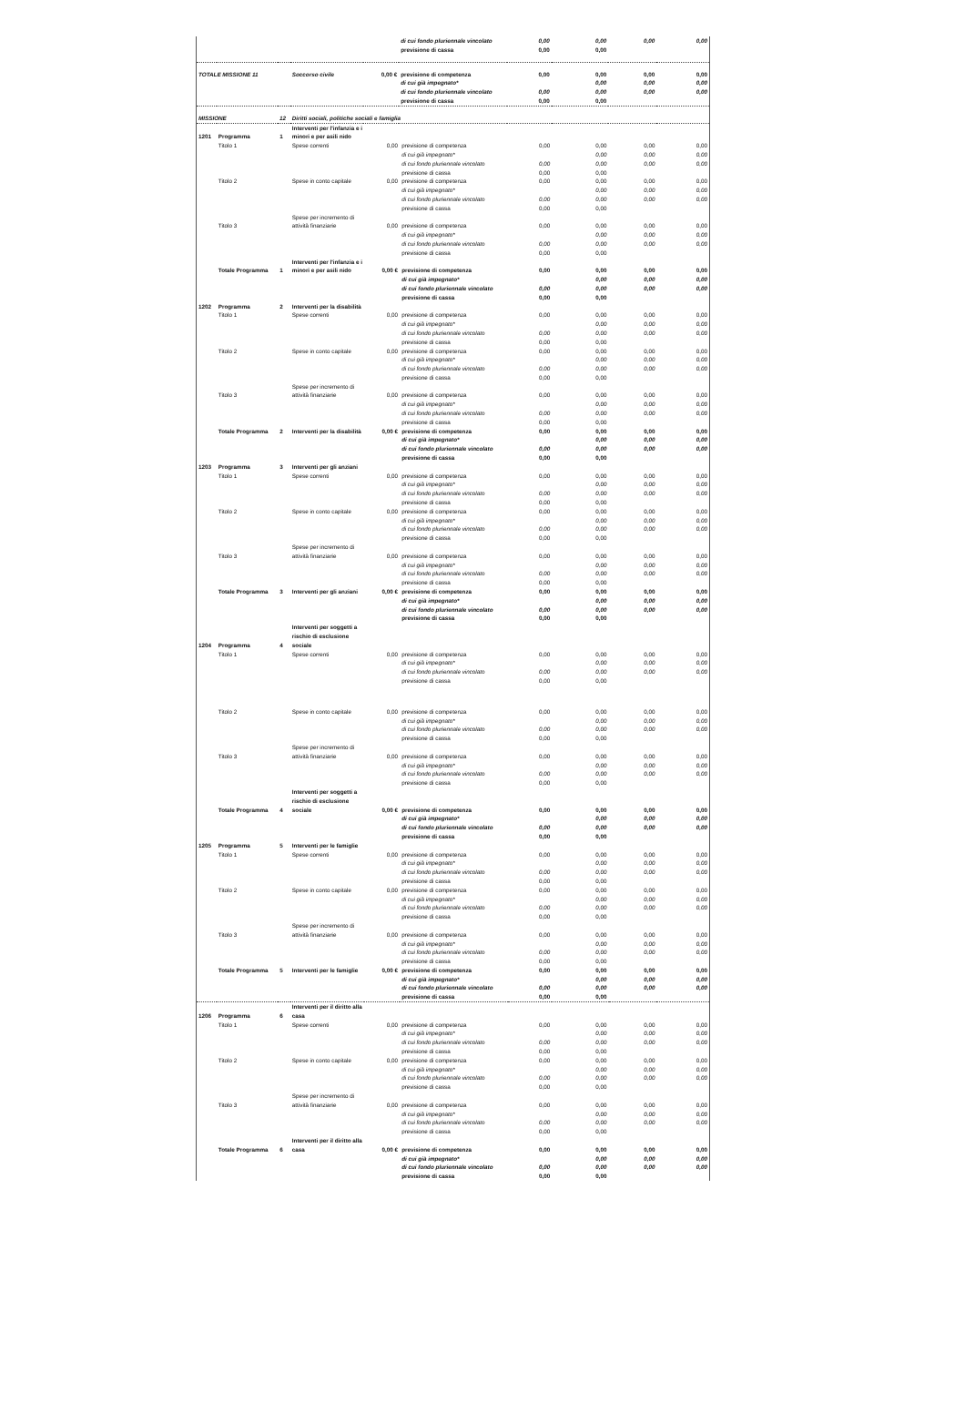| | | | | | di cui fondo pluriennale vincolato | 0,00 | 0,00 | 0,00 | 0,00 |
| | | | | | previsione di cassa | 0,00 | 0,00 | | |
| TOTALE MISSIONE 11 | | | Soccorso civile | 0,00 € | previsione di competenza | 0,00 | 0,00 | 0,00 | 0,00 |
| | | | | | di cui già impegnato* | | 0,00 | 0,00 | 0,00 |
| | | | | | di cui fondo pluriennale vincolato | 0,00 | 0,00 | 0,00 | 0,00 |
| | | | | | previsione di cassa | 0,00 | 0,00 | | |
| MISSIONE | | 12 | Diritti sociali, politiche sociali e famiglia | | | | | | |
| 1201 | Programma | 1 | Interventi per l'infanzia e i minori e per asili nido | | | | | | |
| | Titolo 1 | | Spese correnti | 0,00 | previsione di competenza | 0,00 | 0,00 | 0,00 | 0,00 |
| | | | | | di cui già impegnato* | | 0,00 | 0,00 | 0,00 |
| | | | | | di cui fondo pluriennale vincolato | 0,00 | 0,00 | 0,00 | 0,00 |
| | | | | | previsione di cassa | 0,00 | 0,00 | | |
| | Titolo 2 | | Spese in conto capitale | 0,00 | previsione di competenza | 0,00 | 0,00 | 0,00 | 0,00 |
| | | | | | di cui già impegnato* | | 0,00 | 0,00 | 0,00 |
| | | | | | di cui fondo pluriennale vincolato | 0,00 | 0,00 | 0,00 | 0,00 |
| | | | | | previsione di cassa | 0,00 | 0,00 | | |
| | Titolo 3 | | Spese per incremento di attività finanziarie | 0,00 | previsione di competenza | 0,00 | 0,00 | 0,00 | 0,00 |
| | | | | | di cui già impegnato* | | 0,00 | 0,00 | 0,00 |
| | | | | | di cui fondo pluriennale vincolato | 0,00 | 0,00 | 0,00 | 0,00 |
| | | | | | previsione di cassa | 0,00 | 0,00 | | |
| | Totale Programma | 1 | Interventi per l'infanzia e i minori e per asili nido | 0,00 € | previsione di competenza | 0,00 | 0,00 | 0,00 | 0,00 |
| | | | | | di cui già impegnato* | | 0,00 | 0,00 | 0,00 |
| | | | | | di cui fondo pluriennale vincolato | 0,00 | 0,00 | 0,00 | 0,00 |
| | | | | | previsione di cassa | 0,00 | 0,00 | | |
| 1202 | Programma | 2 | Interventi per la disabilità | | | | | | |
| | Titolo 1 | | Spese correnti | 0,00 | previsione di competenza | 0,00 | 0,00 | 0,00 | 0,00 |
| | | | | | di cui già impegnato* | | 0,00 | 0,00 | 0,00 |
| | | | | | di cui fondo pluriennale vincolato | 0,00 | 0,00 | 0,00 | 0,00 |
| | | | | | previsione di cassa | 0,00 | 0,00 | | |
| | Titolo 2 | | Spese in conto capitale | 0,00 | previsione di competenza | 0,00 | 0,00 | 0,00 | 0,00 |
| | | | | | di cui già impegnato* | | 0,00 | 0,00 | 0,00 |
| | | | | | di cui fondo pluriennale vincolato | 0,00 | 0,00 | 0,00 | 0,00 |
| | | | | | previsione di cassa | 0,00 | 0,00 | | |
| | Titolo 3 | | Spese per incremento di attività finanziarie | 0,00 | previsione di competenza | 0,00 | 0,00 | 0,00 | 0,00 |
| | | | | | di cui già impegnato* | | 0,00 | 0,00 | 0,00 |
| | | | | | di cui fondo pluriennale vincolato | 0,00 | 0,00 | 0,00 | 0,00 |
| | | | | | previsione di cassa | 0,00 | 0,00 | | |
| | Totale Programma | 2 | Interventi per la disabilità | 0,00 € | previsione di competenza | 0,00 | 0,00 | 0,00 | 0,00 |
| | | | | | di cui già impegnato* | | 0,00 | 0,00 | 0,00 |
| | | | | | di cui fondo pluriennale vincolato | 0,00 | 0,00 | 0,00 | 0,00 |
| | | | | | previsione di cassa | 0,00 | 0,00 | | |
| 1203 | Programma | 3 | Interventi per gli anziani | | | | | | |
| | Titolo 1 | | Spese correnti | 0,00 | previsione di competenza | 0,00 | 0,00 | 0,00 | 0,00 |
| | | | | | di cui già impegnato* | | 0,00 | 0,00 | 0,00 |
| | | | | | di cui fondo pluriennale vincolato | 0,00 | 0,00 | 0,00 | 0,00 |
| | | | | | previsione di cassa | 0,00 | 0,00 | | |
| | Titolo 2 | | Spese in conto capitale | 0,00 | previsione di competenza | 0,00 | 0,00 | 0,00 | 0,00 |
| | | | | | di cui già impegnato* | | 0,00 | 0,00 | 0,00 |
| | | | | | di cui fondo pluriennale vincolato | 0,00 | 0,00 | 0,00 | 0,00 |
| | | | | | previsione di cassa | 0,00 | 0,00 | | |
| | Titolo 3 | | Spese per incremento di attività finanziarie | 0,00 | previsione di competenza | 0,00 | 0,00 | 0,00 | 0,00 |
| | | | | | di cui già impegnato* | | 0,00 | 0,00 | 0,00 |
| | | | | | di cui fondo pluriennale vincolato | 0,00 | 0,00 | 0,00 | 0,00 |
| | | | | | previsione di cassa | 0,00 | 0,00 | | |
| | Totale Programma | 3 | Interventi per gli anziani | 0,00 € | previsione di competenza | 0,00 | 0,00 | 0,00 | 0,00 |
| | | | | | di cui già impegnato* | | 0,00 | 0,00 | 0,00 |
| | | | | | di cui fondo pluriennale vincolato | 0,00 | 0,00 | 0,00 | 0,00 |
| | | | | | previsione di cassa | 0,00 | 0,00 | | |
| 1204 | Programma | 4 | Interventi per soggetti a rischio di esclusione sociale | | | | | | |
| | Titolo 1 | | Spese correnti | 0,00 | previsione di competenza | 0,00 | 0,00 | 0,00 | 0,00 |
| | | | | | di cui già impegnato* | | 0,00 | 0,00 | 0,00 |
| | | | | | di cui fondo pluriennale vincolato | 0,00 | 0,00 | 0,00 | 0,00 |
| | | | | | previsione di cassa | 0,00 | 0,00 | | |
| | Titolo 2 | | Spese in conto capitale | 0,00 | previsione di competenza | 0,00 | 0,00 | 0,00 | 0,00 |
| | | | | | di cui già impegnato* | | 0,00 | 0,00 | 0,00 |
| | | | | | di cui fondo pluriennale vincolato | 0,00 | 0,00 | 0,00 | 0,00 |
| | | | | | previsione di cassa | 0,00 | 0,00 | | |
| | Titolo 3 | | Spese per incremento di attività finanziarie | 0,00 | previsione di competenza | 0,00 | 0,00 | 0,00 | 0,00 |
| | | | | | di cui già impegnato* | | 0,00 | 0,00 | 0,00 |
| | | | | | di cui fondo pluriennale vincolato | 0,00 | 0,00 | 0,00 | 0,00 |
| | | | | | previsione di cassa | 0,00 | 0,00 | | |
| | Totale Programma | 4 | Interventi per soggetti a rischio di esclusione sociale | 0,00 € | previsione di competenza | 0,00 | 0,00 | 0,00 | 0,00 |
| | | | | | di cui già impegnato* | | 0,00 | 0,00 | 0,00 |
| | | | | | di cui fondo pluriennale vincolato | 0,00 | 0,00 | 0,00 | 0,00 |
| | | | | | previsione di cassa | 0,00 | 0,00 | | |
| 1205 | Programma | 5 | Interventi per le famiglie | | | | | | |
| | Titolo 1 | | Spese correnti | 0,00 | previsione di competenza | 0,00 | 0,00 | 0,00 | 0,00 |
| | | | | | di cui già impegnato* | | 0,00 | 0,00 | 0,00 |
| | | | | | di cui fondo pluriennale vincolato | 0,00 | 0,00 | 0,00 | 0,00 |
| | | | | | previsione di cassa | 0,00 | 0,00 | | |
| | Titolo 2 | | Spese in conto capitale | 0,00 | previsione di competenza | 0,00 | 0,00 | 0,00 | 0,00 |
| | | | | | di cui già impegnato* | | 0,00 | 0,00 | 0,00 |
| | | | | | di cui fondo pluriennale vincolato | 0,00 | 0,00 | 0,00 | 0,00 |
| | | | | | previsione di cassa | 0,00 | 0,00 | | |
| | Titolo 3 | | Spese per incremento di attività finanziarie | 0,00 | previsione di competenza | 0,00 | 0,00 | 0,00 | 0,00 |
| | | | | | di cui già impegnato* | | 0,00 | 0,00 | 0,00 |
| | | | | | di cui fondo pluriennale vincolato | 0,00 | 0,00 | 0,00 | 0,00 |
| | | | | | previsione di cassa | 0,00 | 0,00 | | |
| | Totale Programma | 5 | Interventi per le famiglie | 0,00 € | previsione di competenza | 0,00 | 0,00 | 0,00 | 0,00 |
| | | | | | di cui già impegnato* | | 0,00 | 0,00 | 0,00 |
| | | | | | di cui fondo pluriennale vincolato | 0,00 | 0,00 | 0,00 | 0,00 |
| | | | | | previsione di cassa | 0,00 | 0,00 | | |
| 1206 | Programma | 6 | Interventi per il diritto alla casa | | | | | | |
| | Titolo 1 | | Spese correnti | 0,00 | previsione di competenza | 0,00 | 0,00 | 0,00 | 0,00 |
| | | | | | di cui già impegnato* | | 0,00 | 0,00 | 0,00 |
| | | | | | di cui fondo pluriennale vincolato | 0,00 | 0,00 | 0,00 | 0,00 |
| | | | | | previsione di cassa | 0,00 | 0,00 | | |
| | Titolo 2 | | Spese in conto capitale | 0,00 | previsione di competenza | 0,00 | 0,00 | 0,00 | 0,00 |
| | | | | | di cui già impegnato* | | 0,00 | 0,00 | 0,00 |
| | | | | | di cui fondo pluriennale vincolato | 0,00 | 0,00 | 0,00 | 0,00 |
| | | | | | previsione di cassa | 0,00 | 0,00 | | |
| | Titolo 3 | | Spese per incremento di attività finanziarie | 0,00 | previsione di competenza | 0,00 | 0,00 | 0,00 | 0,00 |
| | | | | | di cui già impegnato* | | 0,00 | 0,00 | 0,00 |
| | | | | | di cui fondo pluriennale vincolato | 0,00 | 0,00 | 0,00 | 0,00 |
| | | | | | previsione di cassa | 0,00 | 0,00 | | |
| | Totale Programma | 6 | Interventi per il diritto alla casa | 0,00 € | previsione di competenza | 0,00 | 0,00 | 0,00 | 0,00 |
| | | | | | di cui già impegnato* | | 0,00 | 0,00 | 0,00 |
| | | | | | di cui fondo pluriennale vincolato | 0,00 | 0,00 | 0,00 | 0,00 |
| | | | | | previsione di cassa | 0,00 | 0,00 | | |